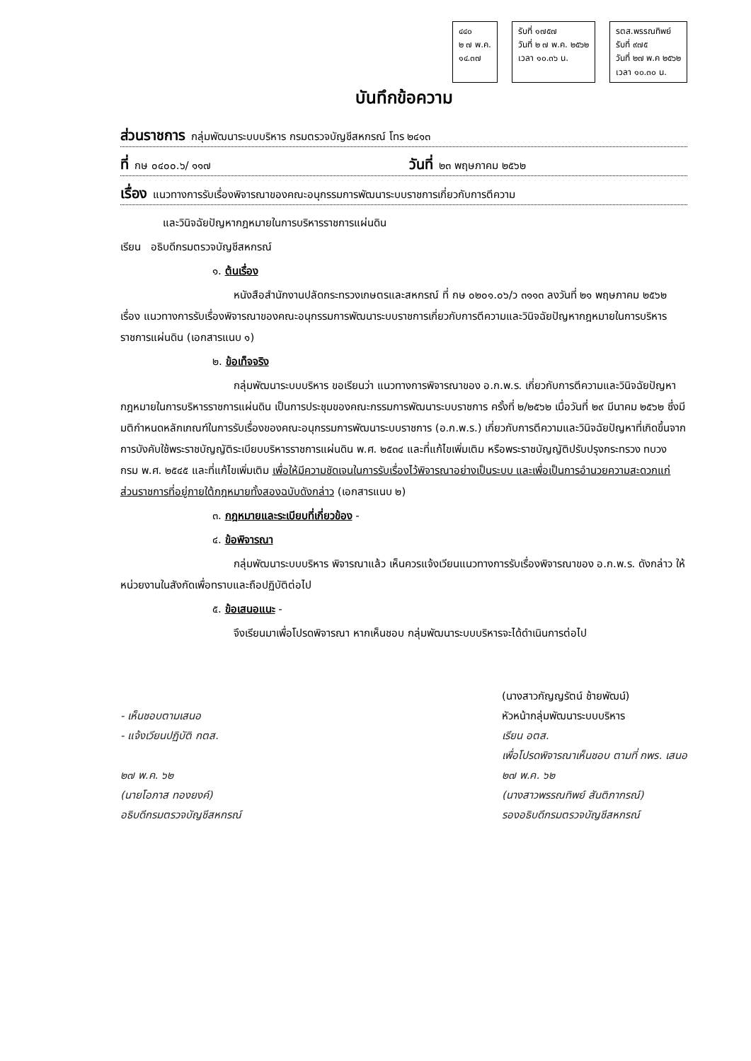๔๔๐
๒ ๗ พ.ค.
๑๔.๓๗
รับที่ ๑๗๕๗
วันที่ ๒ ๗ พ.ค. ๒๕๖๒
เวลา ๑๐.๓๖ น.
รตส.พรรณทิพย์
รับที่ ๙๗๕
วันที่ ๒๗ พ.ค ๒๕๖๒
เวลา ๑๐.๓๐ น.
บันทึกข้อความ
ส่วนราชการ กลุ่มพัฒนาระบบบริหาร กรมตรวจบัญชีสหกรณ์ โทร ๒๔๑๓
ที่ กษ ๐๔๐๐.๖/ ๑๑๗ วันที่ ๒๓ พฤษภาคม ๒๕๖๒
เรื่อง แนวทางการรับเรื่องพิจารณาของคณะอนุกรรมการพัฒนาระบบราชการเกี่ยวกับการตีความ
และวินิจฉัยปัญหากฎหมายในการบริหารราชการแผ่นดิน
เรียน อธิบดีกรมตรวจบัญชีสหกรณ์
๑. ต้นเรื่อง
หนังสือสำนักงานปลัดกระทรวงเกษตรและสหกรณ์ ที่ กษ ๐๒๐๑.๐๖/ว ๓๑๑๓ ลงวันที่ ๒๑ พฤษภาคม ๒๕๖๒ เรื่อง แนวทางการรับเรื่องพิจารณาของคณะอนุกรรมการพัฒนาระบบราชการเกี่ยวกับการตีความและวินิจฉัยปัญหากฎหมายในการบริหารราชการแผ่นดิน (เอกสารแนบ ๑)
๒. ข้อเท็จจริง
กลุ่มพัฒนาระบบบริหาร ขอเรียนว่า แนวทางการพิจารณาของ อ.ก.พ.ร. เกี่ยวกับการตีความและวินิจฉัยปัญหากฎหมายในการบริหารราชการแผ่นดิน เป็นการประชุมของคณะกรรมการพัฒนาระบบราชการ ครั้งที่ ๒/๒๕๖๒ เมื่อวันที่ ๒๙ มีนาคม ๒๕๖๒ ซึ่งมีมติกำหนดหลักเกณฑ์ในการรับเรื่องของคณะอนุกรรมการพัฒนาระบบราชการ (อ.ก.พ.ร.) เกี่ยวกับการตีความและวินิจฉัยปัญหาที่เกิดขึ้นจากการบังคับใช้พระราชบัญญัติระเบียบบริหารราชการแผ่นดิน พ.ศ. ๒๕๓๔ และที่แก้ไขเพิ่มเติม หรือพระราชบัญญัติปรับปรุงกระทรวง ทบวง กรม พ.ศ. ๒๕๔๕ และที่แก้ไขเพิ่มเติม เพื่อให้มีความชัดเจนในการรับเรื่องไว้พิจารณาอย่างเป็นระบบ และเพื่อเป็นการอำนวยความสะดวกแก่ส่วนราชการที่อยู่ภายใต้กฎหมายทั้งสองฉบับดังกล่าว (เอกสารแนบ ๒)
๓. กฎหมายและระเบียบที่เกี่ยวข้อง -
๔. ข้อพิจารณา
กลุ่มพัฒนาระบบบริหาร พิจารณาแล้ว เห็นควรแจ้งเวียนแนวทางการรับเรื่องพิจารณาของ อ.ก.พ.ร. ดังกล่าว ให้หน่วยงานในสังกัดเพื่อทราบและถือปฏิบัติต่อไป
๕. ข้อเสนอแนะ -
จึงเรียนมาเพื่อโปรดพิจารณา หากเห็นชอบ กลุ่มพัฒนาระบบบริหารจะได้ดำเนินการต่อไป
- เห็นชอบตามเสนอ
- แจ้งเวียนปฏิบัติ กตส.
๒๗ พ.ค. ๖๒
(นายโอภาส ทองยงค์)
อธิบดีกรมตรวจบัญชีสหกรณ์
(นางสาวกัญญรัตน์ ช้ายพัฒน์)
หัวหน้ากลุ่มพัฒนาระบบบริหาร
เรียน อตส.
เพื่อโปรดพิจารณาเห็นชอบ ตามที่ กพร. เสนอ
๒๗ พ.ค. ๖๒
(นางสาวพรรณทิพย์ สันติภากรณ์)
รองอธิบดีกรมตรวจบัญชีสหกรณ์